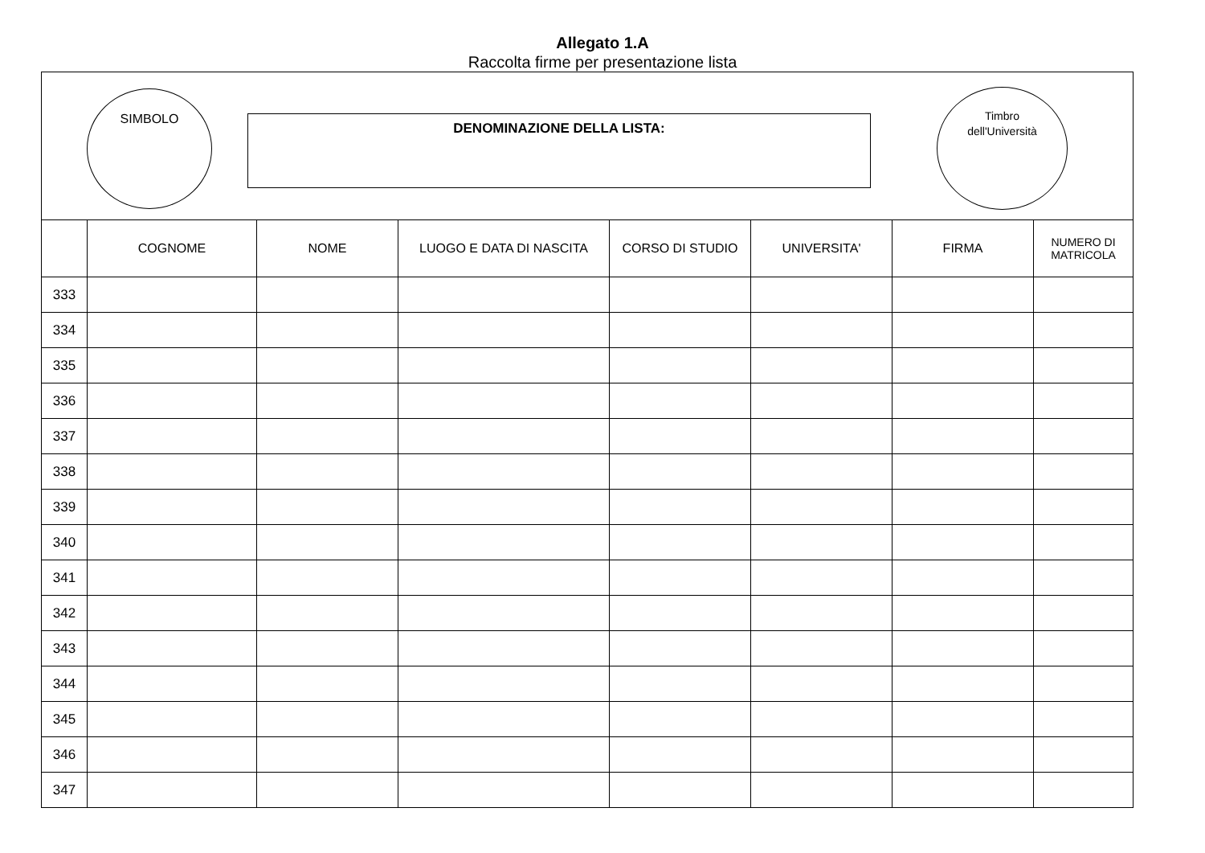Allegato 1.A
Raccolta firme per presentazione lista
SIMBOLO
DENOMINAZIONE DELLA LISTA:
Timbro
dell'Università
| | COGNOME | NOME | LUOGO E DATA DI NASCITA | CORSO DI STUDIO | UNIVERSITA' | FIRMA | NUMERO DI MATRICOLA |
| --- | --- | --- | --- | --- | --- | --- | --- |
| 333 | | | | | | | |
| 334 | | | | | | | |
| 335 | | | | | | | |
| 336 | | | | | | | |
| 337 | | | | | | | |
| 338 | | | | | | | |
| 339 | | | | | | | |
| 340 | | | | | | | |
| 341 | | | | | | | |
| 342 | | | | | | | |
| 343 | | | | | | | |
| 344 | | | | | | | |
| 345 | | | | | | | |
| 346 | | | | | | | |
| 347 | | | | | | | |